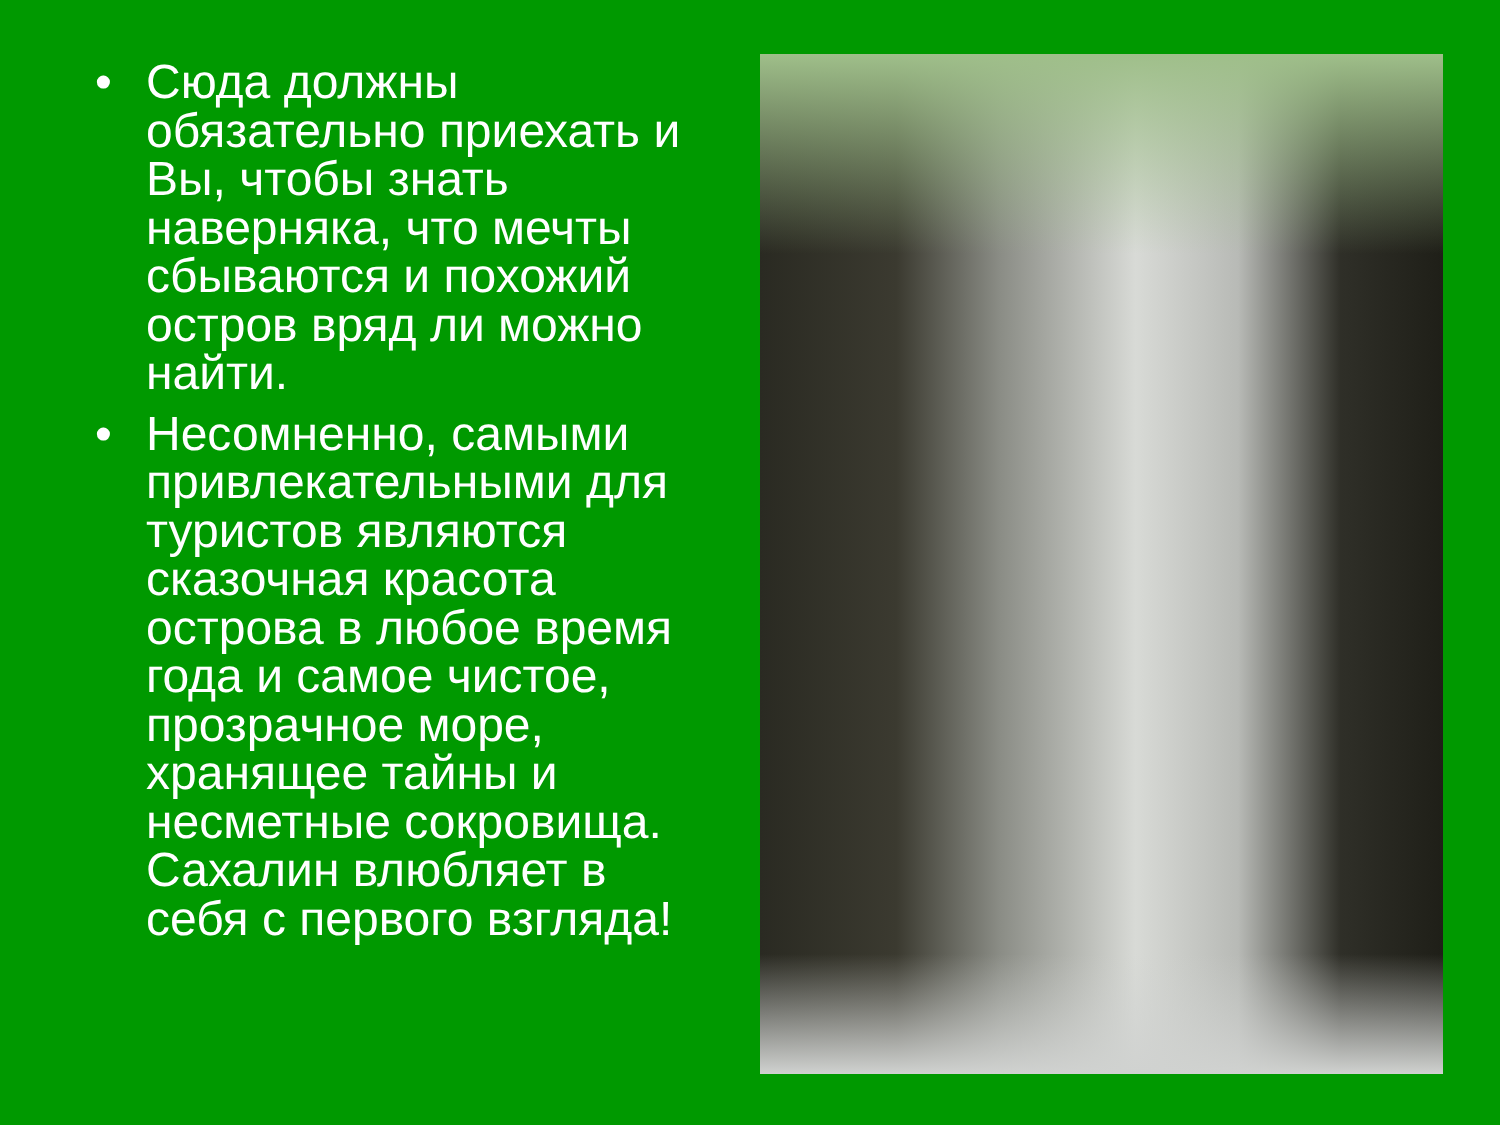• Сюда должны обязательно приехать и Вы, чтобы знать наверняка, что мечты сбываются и похожий остров вряд ли можно найти.
• Несомненно, самыми привлекательными для туристов являются сказочная красота острова в любое время года и самое чистое, прозрачное море, хранящее тайны и несметные сокровища. Сахалин влюбляет в себя с первого взгляда!